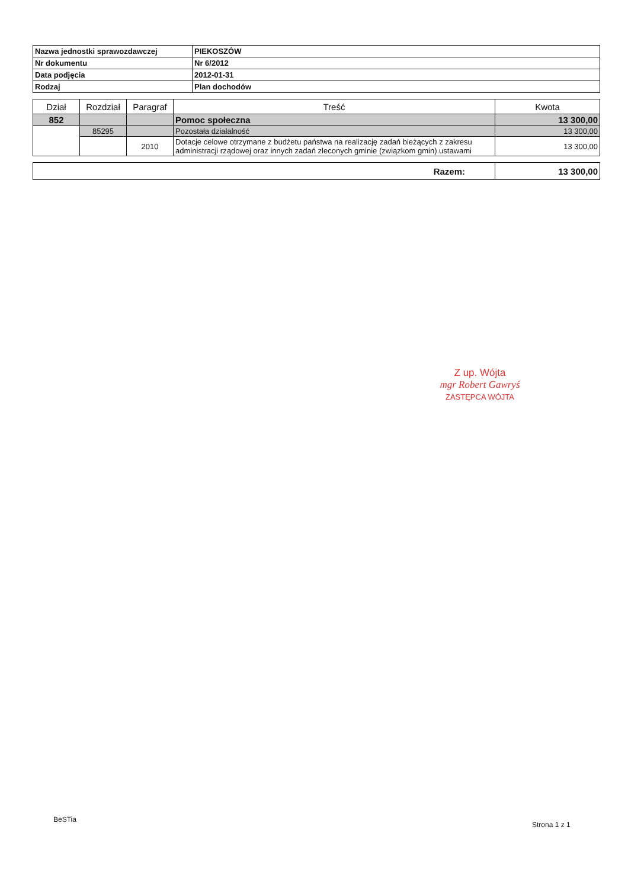| Nazwa jednostki sprawozdawczej | PIEKOSZÓW |
| Nr dokumentu | Nr 6/2012 |
| Data podjęcia | 2012-01-31 |
| Rodzaj | Plan dochodów |
| Dział | Rozdział | Paragraf | Treść | Kwota |
| --- | --- | --- | --- | --- |
| 852 | | | Pomoc społeczna | 13 300,00 |
| | 85295 | | Pozostała działalność | 13 300,00 |
| | | 2010 | Dotacje celowe otrzymane z budżetu państwa na realizację zadań bieżących z zakresu administracji rządowej oraz innych zadań zleconych gminie (związkom gmin) ustawami | 13 300,00 |
| Razem: | 13 300,00 |
Z up. Wójta
mgr Robert Gawryś
ZASTĘPCA WÓJTA
BeSTia
Strona 1 z 1